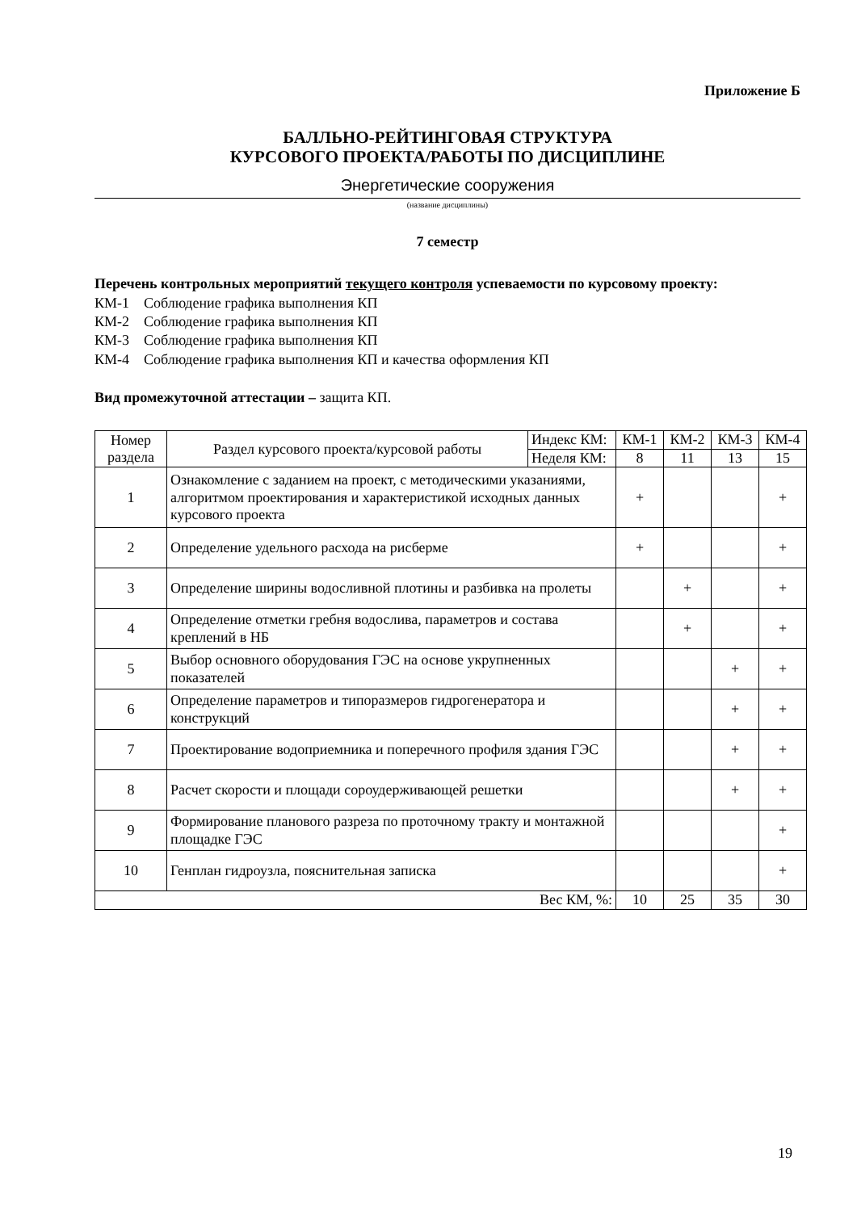Приложение Б
БАЛЛЬНО-РЕЙТИНГОВАЯ СТРУКТУРА
КУРСОВОГО ПРОЕКТА/РАБОТЫ ПО ДИСЦИПЛИНЕ
Энергетические сооружения
(название дисциплины)
7 семестр
Перечень контрольных мероприятий текущего контроля успеваемости по курсовому проекту:
КМ-1 Соблюдение графика выполнения КП
КМ-2 Соблюдение графика выполнения КП
КМ-3 Соблюдение графика выполнения КП
КМ-4 Соблюдение графика выполнения КП и качества оформления КП
Вид промежуточной аттестации – защита КП.
| Номер раздела | Раздел курсового проекта/курсовой работы | Индекс КМ: | КМ-1 | КМ-2 | КМ-3 | КМ-4 |
| --- | --- | --- | --- | --- | --- | --- |
| | | Неделя КМ: | 8 | 11 | 13 | 15 |
| 1 | Ознакомление с заданием на проект, с методическими указаниями, алгоритмом проектирования и характеристикой исходных данных курсового проекта | | + | | | + |
| 2 | Определение удельного расхода на рисберме | | + | | | + |
| 3 | Определение ширины водосливной плотины и разбивка на пролеты | | | + | | + |
| 4 | Определение отметки гребня водослива, параметров и состава креплений в НБ | | | + | | + |
| 5 | Выбор основного оборудования ГЭС на основе укрупненных показателей | | | | + | + |
| 6 | Определение параметров и типоразмеров гидрогенератора и конструкций | | | | + | + |
| 7 | Проектирование водоприемника и поперечного профиля здания ГЭС | | | | + | + |
| 8 | Расчет скорости и площади сороудерживающей решетки | | | | + | + |
| 9 | Формирование планового разреза по проточному тракту и монтажной площадке ГЭС | | | | | + |
| 10 | Генплан гидроузла, пояснительная записка | | | | | + |
| Вес КМ, %: | | | 10 | 25 | 35 | 30 |
19